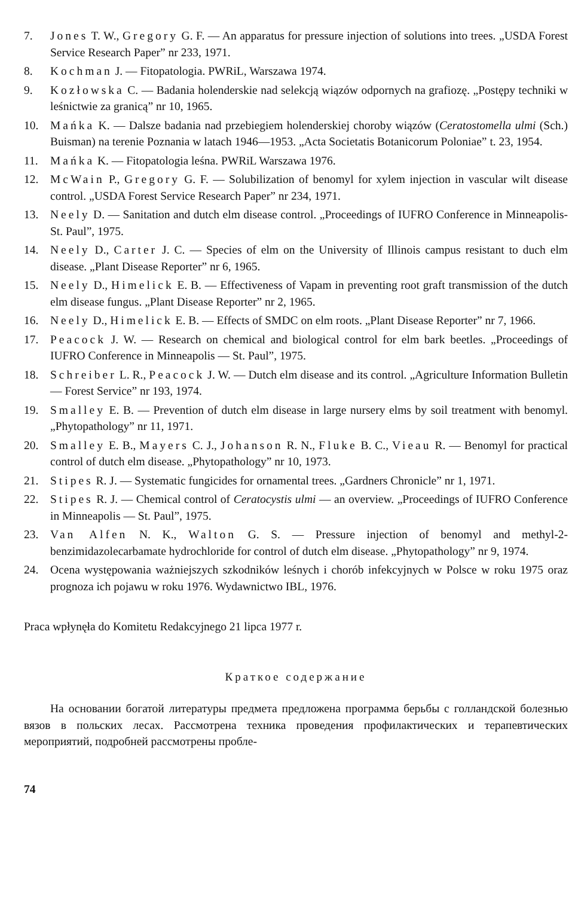7. Jones T. W., Gregory G. F. — An apparatus for pressure injection of solutions into trees. „USDA Forest Service Research Paper” nr 233, 1971.
8. Kochman J. — Fitopatologia. PWRiL, Warszawa 1974.
9. Kozłowska C. — Badania holenderskie nad selekcją wiązów odpornych na grafiozę. „Postępy techniki w leśnictwie za granicą” nr 10, 1965.
10. Mańka K. — Dalsze badania nad przebiegiem holenderskiej choroby wiązów (Ceratostomella ulmi (Sch.) Buisman) na terenie Poznania w latach 1946—1953. „Acta Societatis Botanicorum Poloniae” t. 23, 1954.
11. Mańka K. — Fitopatologia leśna. PWRiL Warszawa 1976.
12. McWain P., Gregory G. F. — Solubilization of benomyl for xylem injection in vascular wilt disease control. „USDA Forest Service Research Paper” nr 234, 1971.
13. Neely D. — Sanitation and dutch elm disease control. „Proceedings of IUFRO Conference in Minneapolis-St. Paul”, 1975.
14. Neely D., Carter J. C. — Species of elm on the University of Illinois campus resistant to duch elm disease. „Plant Disease Reporter” nr 6, 1965.
15. Neely D., Himelick E. B. — Effectiveness of Vapam in preventing root graft transmission of the dutch elm disease fungus. „Plant Disease Reporter” nr 2, 1965.
16. Neely D., Himelick E. B. — Effects of SMDC on elm roots. „Plant Disease Reporter” nr 7, 1966.
17. Peacock J. W. — Research on chemical and biological control for elm bark beetles. „Proceedings of IUFRO Conference in Minneapolis — St. Paul”, 1975.
18. Schreiber L. R., Peacock J. W. — Dutch elm disease and its control. „Agriculture Information Bulletin — Forest Service” nr 193, 1974.
19. Smalley E. B. — Prevention of dutch elm disease in large nursery elms by soil treatment with benomyl. „Phytopathology” nr 11, 1971.
20. Smalley E. B., Mayers C. J., Johanson R. N., Fluke B. C., Vieau R. — Benomyl for practical control of dutch elm disease. „Phytopathology” nr 10, 1973.
21. Stipes R. J. — Systematic fungicides for ornamental trees. „Gardners Chronicle” nr 1, 1971.
22. Stipes R. J. — Chemical control of Ceratocystis ulmi — an overview. „Proceedings of IUFRO Conference in Minneapolis — St. Paul”, 1975.
23. Van Alfen N. K., Walton G. S. — Pressure injection of benomyl and methyl-2-benzimidazolecarbamate hydrochloride for control of dutch elm disease. „Phytopathology” nr 9, 1974.
24. Ocena występowania ważniejszych szkodników leśnych i chorób infekcyjnych w Polsce w roku 1975 oraz prognoza ich pojawu w roku 1976. Wydawnictwo IBL, 1976.
Praca wpłynęła do Komitetu Redakcyjnego 21 lipca 1977 r.
Краткое содержание
На основании богатой литературы предмета предложена программа берьбы с голландской болезнью вязов в польских лесах. Рассмотрена техника проведения профилактических и терапевтических мероприятий, подробней рассмотрены пробле-
74